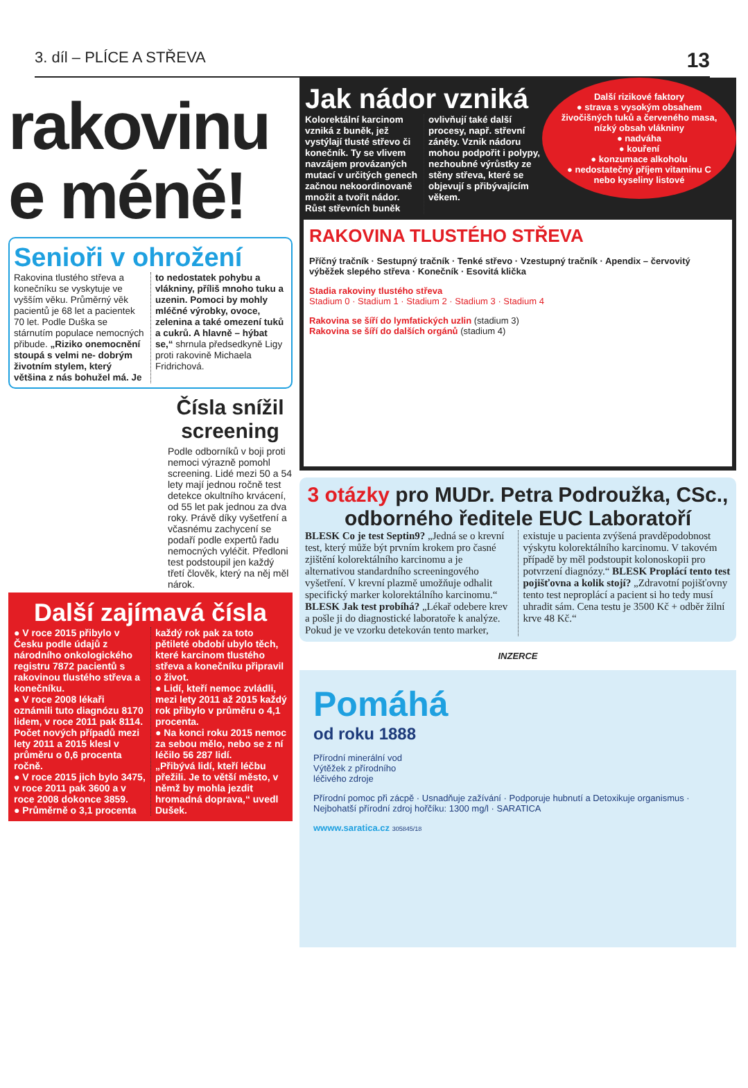3. díl – PLÍCE A STŘEVA 13
rakovinu
e méně!
Senioři v ohrožení
Rakovina tlustého střeva a konečníku se vyskytuje ve vyšším věku. Průměrný věk pacientů je 68 let a pacientek 70 let. Podle Duška se stárnutím populace nemocných přibude. „Riziko onemocnění stoupá s velmi ne- dobrým životním stylem, který většina z nás bohužel má. Je to nedostatek pohybu a vlákniny, příliš mnoho tuku a uzenin. Pomoci by mohly mléčné výrobky, ovoce, zelenina a také omezení tuků a cukrů. A hlavně – hýbat se,“ shrnula předsedkyně Ligy proti rakovině Michaela Fridrichová.
Čísla snížil screening
Podle odborníků v boji proti nemoci výrazně pomohl screening. Lidé mezi 50 a 54 lety mají jednou ročně test detekce okultního krvácení, od 55 let pak jednou za dva roky. Právě díky vyšetření a včasnému zachycení se podaří podle expertů řadu nemocných vyléčit. Předloni test podstoupil jen každý třetí člověk, který na něj měl nárok.
Další zajímavá čísla
● V roce 2015 přibylo v Česku podle údajů z národního onkologického registru 7872 pacientů s rakovinou tlustého střeva a konečníku.
● V roce 2008 lékaři oznámili tuto diagnózu 8170 lidem, v roce 2011 pak 8114. Počet nových případů mezi lety 2011 a 2015 klesl v průměru o 0,6 procenta ročně.
● V roce 2015 jich bylo 3475, v roce 2011 pak 3600 a v roce 2008 dokonce 3859.
● Průměrně o 3,1 procenta každý rok pak za toto pětileté období ubylo těch, které karcinom tlustého střeva a konečníku připravil o život.
● Lidí, kteří nemoc zvládli, mezi lety 2011 až 2015 každý rok přibylo v průměru o 4,1 procenta.
● Na konci roku 2015 nemoc za sebou mělo, nebo se z ní léčilo 56 287 lidí.
„Přibývá lidí, kteří léčbu přežili. Je to větší město, v němž by mohla jezdit hromadná doprava,“ uvedl Dušek.
Další rizikové faktory
● strava s vysokým obsahem živočišných tuků a červeného masa, nízký obsah vlákniny
● nadváha
● kouření
● konzumace alkoholu
● nedostatečný příjem vitaminu C nebo kyseliny listové
Jak nádor vzniká
Kolorektální karcinom vzniká z buněk, jež vystýlají tlusté střevo či konečník. Ty se vlivem navzájem provázaných mutací v určitých genech začnou nekoordinovaně množit a tvořit nádor. Růst střevních buněk ovlivňují také další procesy, např. střevní záněty. Vznik nádoru mohou podpořit i polypy, nezhoubné výrůstky ze stěny střeva, které se objevují s přibývajícím věkem.
RAKOVINA TLUSTÉHO STŘEVA
Příčný tračník · Sestupný tračník · Tenké střevo · Vzestupný tračník · Apendix – červovitý výběžek slepého střeva · Konečník · Esovitá klička
Stadia rakoviny tlustého střeva
Stadium 0 · Stadium 1 · Stadium 2 · Stadium 3 · Stadium 4
Rakovina se šíří do lymfatických uzlin (stadium 3)
Rakovina se šíří do dalších orgánů (stadium 4)
3 otázky pro MUDr. Petra Podroužka, CSc., odborného ředitele EUC Laboratoří
BLESK Co je test Septin9? „Jedná se o krevní test, který může být prvním krokem pro časné zjištění kolorektálního karcinomu a je alternativou standardního screeningového vyšetření. V krevní plazmě umožňuje odhalit specifický marker kolorektálního karcinomu.“ BLESK Jak test probíhá? „Lékař odebere krev a pošle ji do diagnostické laboratoře k analýze. Pokud je ve vzorku detekován tento marker, existuje u pacienta zvýšená pravděpodobnost výskytu kolorektálního karcinomu. V takovém případě by měl podstoupit kolonoskopii pro potvrzení diagnózy.“ BLESK Proplácí tento test pojišťovna a kolik stojí? „Zdravotní pojišťovny tento test neproplácí a pacient si ho tedy musí uhradit sám. Cena testu je 3500 Kč + odběr žilní krve 48 Kč.“
INZERCE
Pomáhá
od roku 1888
Přírodní minerální vod
Výtěžek z přírodního
léčivého zdroje
Přírodní pomoc při zácpě · Usnadňuje zažívání · Podporuje hubnutí a Detoxikuje organismus · Nejbohatší přírodní zdroj hořčíku: 1300 mg/l · SARATICA
wwww.saratica.cz 305845/18